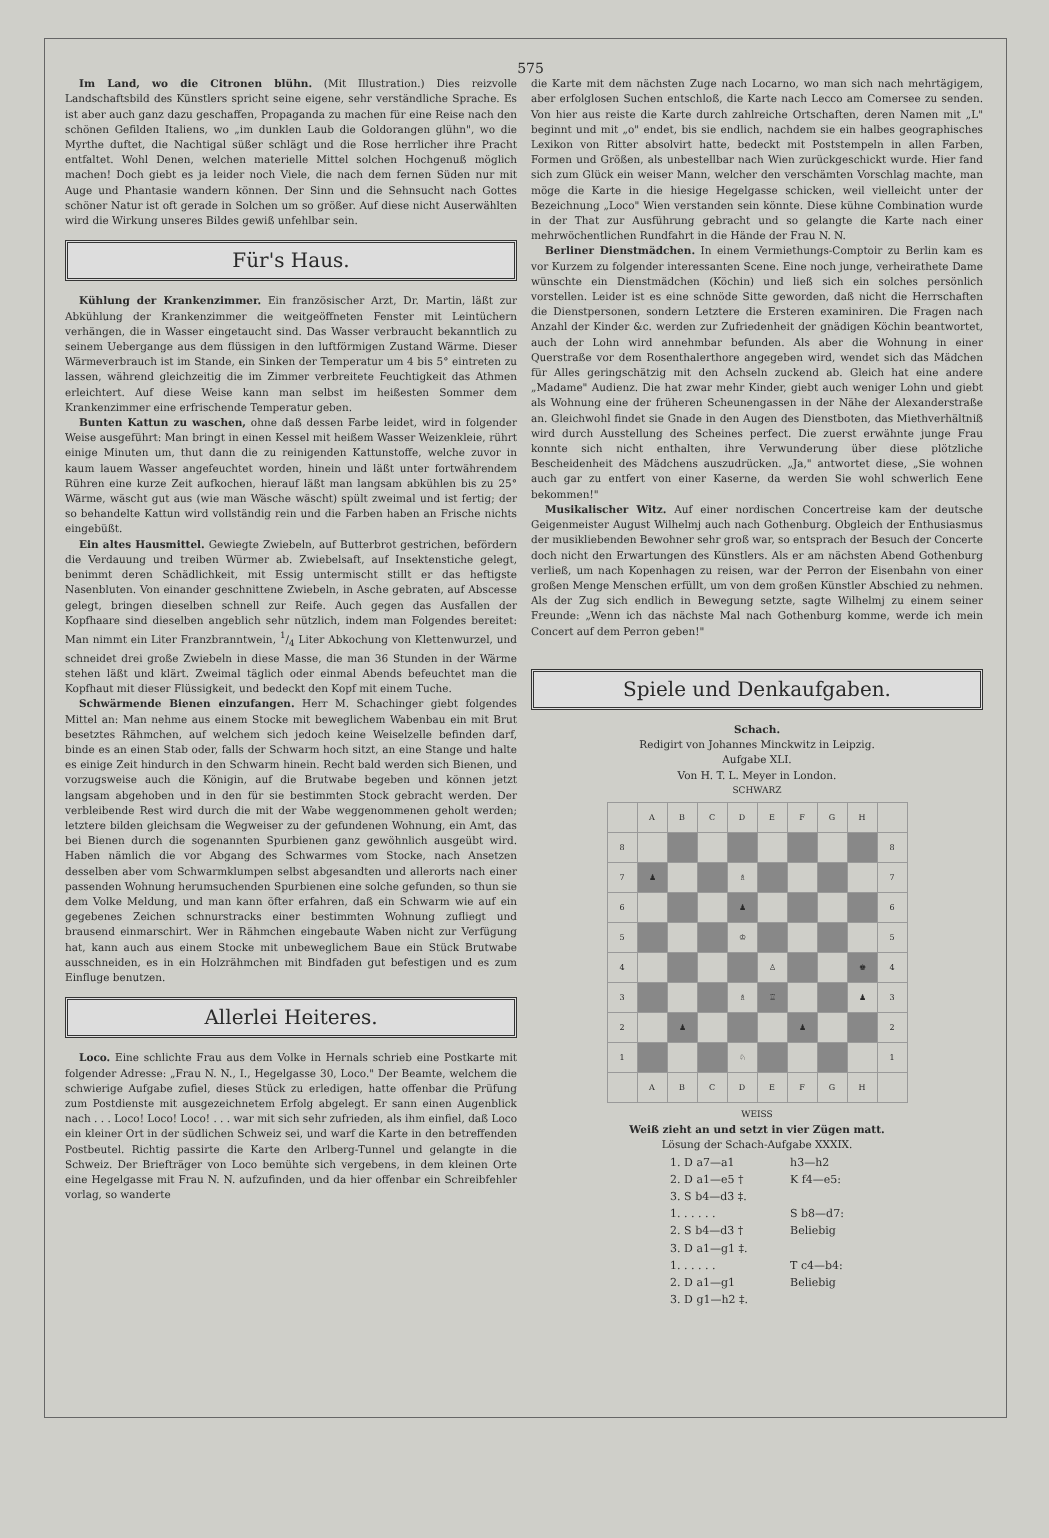575
Im Land, wo die Citronen blühn. (Mit Illustration.) Dies reizvolle Landschaftsbild des Künstlers spricht seine eigene, sehr verständliche Sprache. Es ist aber auch ganz dazu geschaffen, Propaganda zu machen für eine Reise nach den schönen Gefilden Italiens, wo „im dunklen Laub die Goldorangen glühn", wo die Myrthe duftet, die Nachtigal süßer schlägt und die Rose herrlicher ihre Pracht entfaltet. Wohl Denen, welchen materielle Mittel solchen Hochgenuß möglich machen! Doch giebt es ja leider noch Viele, die nach dem fernen Süden nur mit Auge und Phantasie wandern können. Der Sinn und die Sehnsucht nach Gottes schöner Natur ist oft gerade in Solchen um so größer. Auf diese nicht Auserwählten wird die Wirkung unseres Bildes gewiß unfehlbar sein.
Für's Haus.
Kühlung der Krankenzimmer. Ein französischer Arzt, Dr. Martin, läßt zur Abkühlung der Krankenzimmer die weitgeöffneten Fenster mit Leintüchern verhängen, die in Wasser eingetaucht sind. Das Wasser verbraucht bekanntlich zu seinem Uebergange aus dem flüssigen in den luftförmigen Zustand Wärme. Dieser Wärmeverbrauch ist im Stande, ein Sinken der Temperatur um 4 bis 5° eintreten zu lassen, während gleichzeitig die im Zimmer verbreitete Feuchtigkeit das Athmen erleichtert. Auf diese Weise kann man selbst im heißesten Sommer dem Krankenzimmer eine erfrischende Temperatur geben.
Bunten Kattun zu waschen, ohne daß dessen Farbe leidet, wird in folgender Weise ausgeführt: Man bringt in einen Kessel mit heißem Wasser Weizenkleie, rührt einige Minuten um, thut dann die zu reinigenden Kattunstoffe, welche zuvor in kaum lauem Wasser angefeuchtet worden, hinein und läßt unter fortwährendem Rühren eine kurze Zeit aufkochen, hierauf läßt man langsam abkühlen bis zu 25° Wärme, wäscht gut aus (wie man Wäsche wäscht) spült zweimal und ist fertig; der so behandelte Kattun wird vollständig rein und die Farben haben an Frische nichts eingebüßt.
Ein altes Hausmittel. Gewiegte Zwiebeln, auf Butterbrot gestrichen, befördern die Verdauung und treiben Würmer ab. Zwiebelsaft, auf Insektenstiche gelegt, benimmt deren Schädlichkeit, mit Essig untermischt stillt er das heftigste Nasenbluten. Von einander geschnittene Zwiebeln, in Asche gebraten, auf Abscesse gelegt, bringen dieselben schnell zur Reife. Auch gegen das Ausfallen der Kopfhaare sind dieselben angeblich sehr nützlich, indem man Folgendes bereitet: Man nimmt ein Liter Franzbranntwein, 1/4 Liter Abkochung von Klettenwurzel, und schneidet drei große Zwiebeln in diese Masse, die man 36 Stunden in der Wärme stehen läßt und klärt. Zweimal täglich oder einmal Abends befeuchtet man die Kopfhaut mit dieser Flüssigkeit, und bedeckt den Kopf mit einem Tuche.
Schwärmende Bienen einzufangen. Herr M. Schachinger giebt folgendes Mittel an: Man nehme aus einem Stocke mit beweglichem Wabenbau ein mit Brut besetztes Rähmchen, auf welchem sich jedoch keine Weiselzelle befinden darf, binde es an einen Stab oder, falls der Schwarm hoch sitzt, an eine Stange und halte es einige Zeit hindurch in den Schwarm hinein. Recht bald werden sich Bienen, und vorzugsweise auch die Königin, auf die Brutwabe begeben und können jetzt langsam abgehoben und in den für sie bestimmten Stock gebracht werden. Der verbleibende Rest wird durch die mit der Wabe weggenommenen geholt werden; letztere bilden gleichsam die Wegweiser zu der gefundenen Wohnung, ein Amt, das bei Bienen durch die sogenannten Spurbienen ganz gewöhnlich ausgeübt wird. Haben nämlich die vor Abgang des Schwarmes vom Stocke, nach Ansetzen desselben aber vom Schwarmklumpen selbst abgesandten und allerorts nach einer passenden Wohnung herumsuchenden Spurbienen eine solche gefunden, so thun sie dem Volke Meldung, und man kann öfter erfahren, daß ein Schwarm wie auf ein gegebenes Zeichen schnurstracks einer bestimmten Wohnung zufliegt und brausend einmarschirt. Wer in Rähmchen eingebaute Waben nicht zur Verfügung hat, kann auch aus einem Stocke mit unbeweglichem Baue ein Stück Brutwabe ausschneiden, es in ein Holzrähmchen mit Bindfaden gut befestigen und es zum Einfluge benutzen.
Allerlei Heiteres.
Loco. Eine schlichte Frau aus dem Volke in Hernals schrieb eine Postkarte mit folgender Adresse: „Frau N. N., I., Hegelgasse 30, Loco." Der Beamte, welchem die schwierige Aufgabe zufiel, dieses Stück zu erledigen, hatte offenbar die Prüfung zum Postdienste mit ausgezeichnetem Erfolg abgelegt. Er sann einen Augenblick nach . . . Loco! Loco! Loco! . . . war mit sich sehr zufrieden, als ihm einfiel, daß Loco ein kleiner Ort in der südlichen Schweiz sei, und warf die Karte in den betreffenden Postbeutel. Richtig passirte die Karte den Arlberg-Tunnel und gelangte in die Schweiz. Der Briefträger von Loco bemühte sich vergebens, in dem kleinen Orte eine Hegelgasse mit Frau N. N. aufzufinden, und da hier offenbar ein Schreibfehler vorlag, so wanderte
die Karte mit dem nächsten Zuge nach Locarno, wo man sich nach mehrtägigem, aber erfolglosen Suchen entschloß, die Karte nach Lecco am Comersee zu senden. Von hier aus reiste die Karte durch zahlreiche Ortschaften, deren Namen mit „L" beginnt und mit „o" endet, bis sie endlich, nachdem sie ein halbes geographisches Lexikon von Ritter absolvirt hatte, bedeckt mit Poststempeln in allen Farben, Formen und Größen, als unbestellbar nach Wien zurückgeschickt wurde. Hier fand sich zum Glück ein weiser Mann, welcher den verschämten Vorschlag machte, man möge die Karte in die hiesige Hegelgasse schicken, weil vielleicht unter der Bezeichnung „Loco" Wien verstanden sein könnte. Diese kühne Combination wurde in der That zur Ausführung gebracht und so gelangte die Karte nach einer mehrwöchentlichen Rundfahrt in die Hände der Frau N. N.
Berliner Dienstmädchen. In einem Vermiethungs-Comptoir zu Berlin kam es vor Kurzem zu folgender interessanten Scene. Eine noch junge, verheirathete Dame wünschte ein Dienstmädchen (Köchin) und ließ sich ein solches persönlich vorstellen. Leider ist es eine schnöde Sitte geworden, daß nicht die Herrschaften die Dienstpersonen, sondern Letztere die Ersteren examiniren. Die Fragen nach Anzahl der Kinder &c. werden zur Zufriedenheit der gnädigen Köchin beantwortet, auch der Lohn wird annehmbar befunden. Als aber die Wohnung in einer Querstraße vor dem Rosenthalerthore angegeben wird, wendet sich das Mädchen für Alles geringschätzig mit den Achseln zuckend ab. Gleich hat eine andere „Madame" Audienz. Die hat zwar mehr Kinder, giebt auch weniger Lohn und giebt als Wohnung eine der früheren Scheunengassen in der Nähe der Alexanderstraße an. Gleichwohl findet sie Gnade in den Augen des Dienstboten, das Miethverhältniß wird durch Ausstellung des Scheines perfect. Die zuerst erwähnte junge Frau konnte sich nicht enthalten, ihre Verwunderung über diese plötzliche Bescheidenheit des Mädchens auszudrücken. „Ja," antwortet diese, „Sie wohnen auch gar zu entfert von einer Kaserne, da werden Sie wohl schwerlich Eene bekommen!"
Musikalischer Witz. Auf einer nordischen Concertreise kam der deutsche Geigenmeister August Wilhelmj auch nach Gothenburg. Obgleich der Enthusiasmus der musikliebenden Bewohner sehr groß war, so entsprach der Besuch der Concerte doch nicht den Erwartungen des Künstlers. Als er am nächsten Abend Gothenburg verließ, um nach Kopenhagen zu reisen, war der Perron der Eisenbahn von einer großen Menge Menschen erfüllt, um von dem großen Künstler Abschied zu nehmen. Als der Zug sich endlich in Bewegung setzte, sagte Wilhelmj zu einem seiner Freunde: „Wenn ich das nächste Mal nach Gothenburg komme, werde ich mein Concert auf dem Perron geben!"
Spiele und Denkaufgaben.
Schach.
Redigirt von Johannes Minckwitz in Leipzig.
Aufgabe XLI.
Von H. T. L. Meyer in London.
SCHWARZ
| | A | B | C | D | E | F | G | H | |
| 8 | | | | | | | | | 8 |
| 7 | ♟ | | | ♗ | | | | | 7 |
| 6 | | | | ♟ | | | | | 6 |
| 5 | | | | ♔ | | | | | 5 |
| 4 | | | | | ♙ | | | ♚ | 4 |
| 3 | | | | ♗ | ♖ | | | ♟ | 3 |
| 2 | | ♟ | | | | ♟ | | | 2 |
| 1 | | | | ♘ | | | | | 1 |
| | A | B | C | D | E | F | G | H | |
WEISS
Weiß zieht an und setzt in vier Zügen matt.
Lösung der Schach-Aufgabe XXXIX.
| 1. D a7—a1 | h3—h2 |
| 2. D a1—e5 † | K f4—e5: |
| 3. S b4—d3 ‡. | |
| 1. . . . . . | S b8—d7: |
| 2. S b4—d3 † | Beliebig |
| 3. D a1—g1 ‡. | |
| 1. . . . . . | T c4—b4: |
| 2. D a1—g1 | Beliebig |
| 3. D g1—h2 ‡. | |